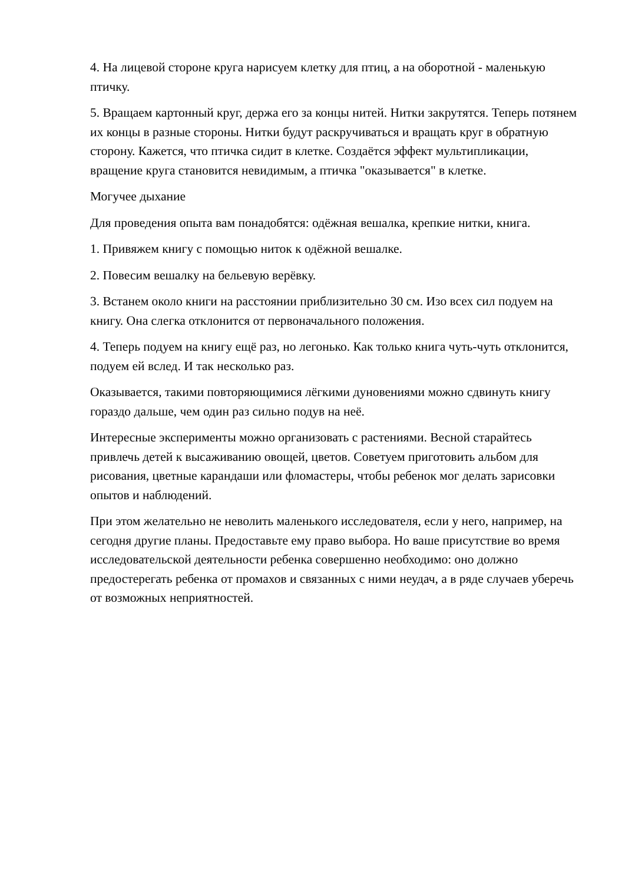4. На лицевой стороне круга нарисуем клетку для птиц, а на оборотной - маленькую птичку.
5. Вращаем картонный круг, держа его за концы нитей. Нитки закрутятся. Теперь потянем их концы в разные стороны. Нитки будут раскручиваться и вращать круг в обратную сторону. Кажется, что птичка сидит в клетке. Создаётся эффект мультипликации, вращение круга становится невидимым, а птичка "оказывается" в клетке.
Могучее дыхание
Для проведения опыта вам понадобятся: одёжная вешалка, крепкие нитки, книга.
1. Привяжем книгу с помощью ниток к одёжной вешалке.
2. Повесим вешалку на бельевую верёвку.
3. Встанем около книги на расстоянии приблизительно 30 см. Изо всех сил подуем на книгу. Она слегка отклонится от первоначального положения.
4. Теперь подуем на книгу ещё раз, но легонько. Как только книга чуть-чуть отклонится, подуем ей вслед. И так несколько раз.
Оказывается, такими повторяющимися лёгкими дуновениями можно сдвинуть книгу гораздо дальше, чем один раз сильно подув на неё.
Интересные эксперименты можно организовать с растениями. Весной старайтесь привлечь детей к высаживанию овощей, цветов. Советуем приготовить альбом для рисования, цветные карандаши или фломастеры, чтобы ребенок мог делать зарисовки опытов и наблюдений.
При этом желательно не неволить маленького исследователя, если у него, например, на сегодня другие планы. Предоставьте ему право выбора. Но ваше присутствие во время исследовательской деятельности ребенка совершенно необходимо: оно должно предостерегать ребенка от промахов и связанных с ними неудач, а в ряде случаев уберечь от возможных неприятностей.